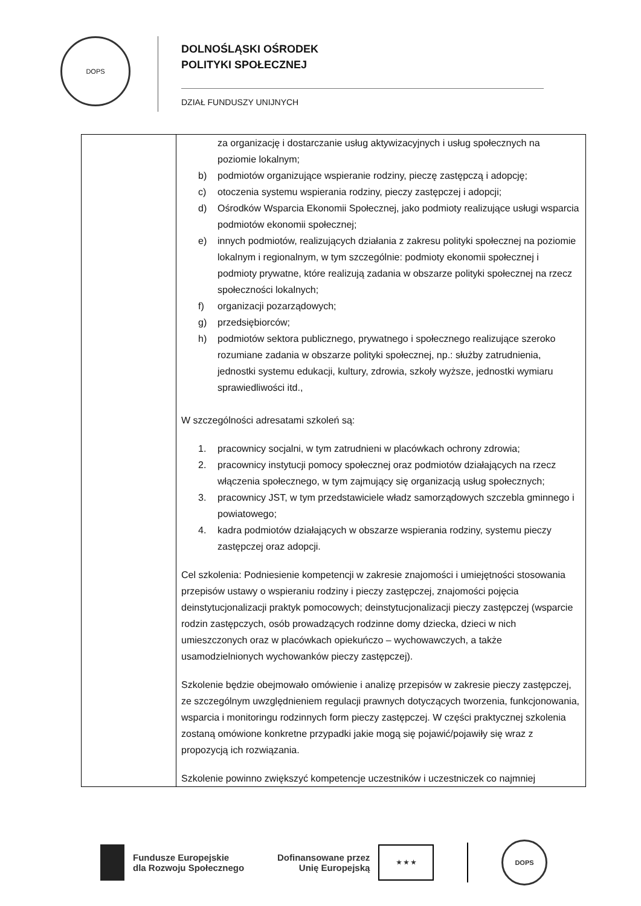DOPS
DOLNOŚLĄSKI OŚRODEK
POLITYKI SPOŁECZNEJ
DZIAŁ FUNDUSZY UNIJNYCH
| | za organizację i dostarczanie usług aktywizacyjnych i usług społecznych na poziomie lokalnym; b) podmiotów organizujące wspieranie rodziny, pieczę zastępczą i adopcję; c) otoczenia systemu wspierania rodziny, pieczy zastępczej i adopcji; d) Ośrodków Wsparcia Ekonomii Społecznej, jako podmioty realizujące usługi wsparcia podmiotów ekonomii społecznej; e) innych podmiotów, realizujących działania z zakresu polityki społecznej na poziomie lokalnym i regionalnym, w tym szczególnie: podmioty ekonomii społecznej i podmioty prywatne, które realizują zadania w obszarze polityki społecznej na rzecz społeczności lokalnych; f) organizacji pozarządowych; g) przedsiębiorców; h) podmiotów sektora publicznego, prywatnego i społecznego realizujące szeroko rozumiane zadania w obszarze polityki społecznej, np.: służby zatrudnienia, jednostki systemu edukacji, kultury, zdrowia, szkoły wyższe, jednostki wymiaru sprawiedliwości itd., W szczególności adresatami szkoleń są: 1. pracownicy socjalni, w tym zatrudnieni w placówkach ochrony zdrowia; 2. pracownicy instytucji pomocy społecznej oraz podmiotów działających na rzecz włączenia społecznego, w tym zajmujący się organizacją usług społecznych; 3. pracownicy JST, w tym przedstawiciele władz samorządowych szczebla gminnego i powiatowego; 4. kadra podmiotów działających w obszarze wspierania rodziny, systemu pieczy zastępczej oraz adopcji. Cel szkolenia: Podniesienie kompetencji w zakresie znajomości i umiejętności stosowania przepisów ustawy o wspieraniu rodziny i pieczy zastępczej, znajomości pojęcia deinstytucjonalizacji praktyk pomocowych; deinstytucjonalizacji pieczy zastępczej (wsparcie rodzin zastępczych, osób prowadzących rodzinne domy dziecka, dzieci w nich umieszczonych oraz w placówkach opiekuńczo – wychowawczych, a także usamodzielnionych wychowanków pieczy zastępczej). Szkolenie będzie obejmowało omówienie i analizę przepisów w zakresie pieczy zastępczej, ze szczególnym uwzględnieniem regulacji prawnych dotyczących tworzenia, funkcjonowania, wsparcia i monitoringu rodzinnych form pieczy zastępczej. W części praktycznej szkolenia zostaną omówione konkretne przypadki jakie mogą się pojawić/pojawiły się wraz z propozycją ich rozwiązania. Szkolenie powinno zwiększyć kompetencje uczestników i uczestniczek co najmniej |
Fundusze Europejskie
dla Rozwoju Społecznego
Dofinansowane przez
Unię Europejską
★ ★ ★
DOPS